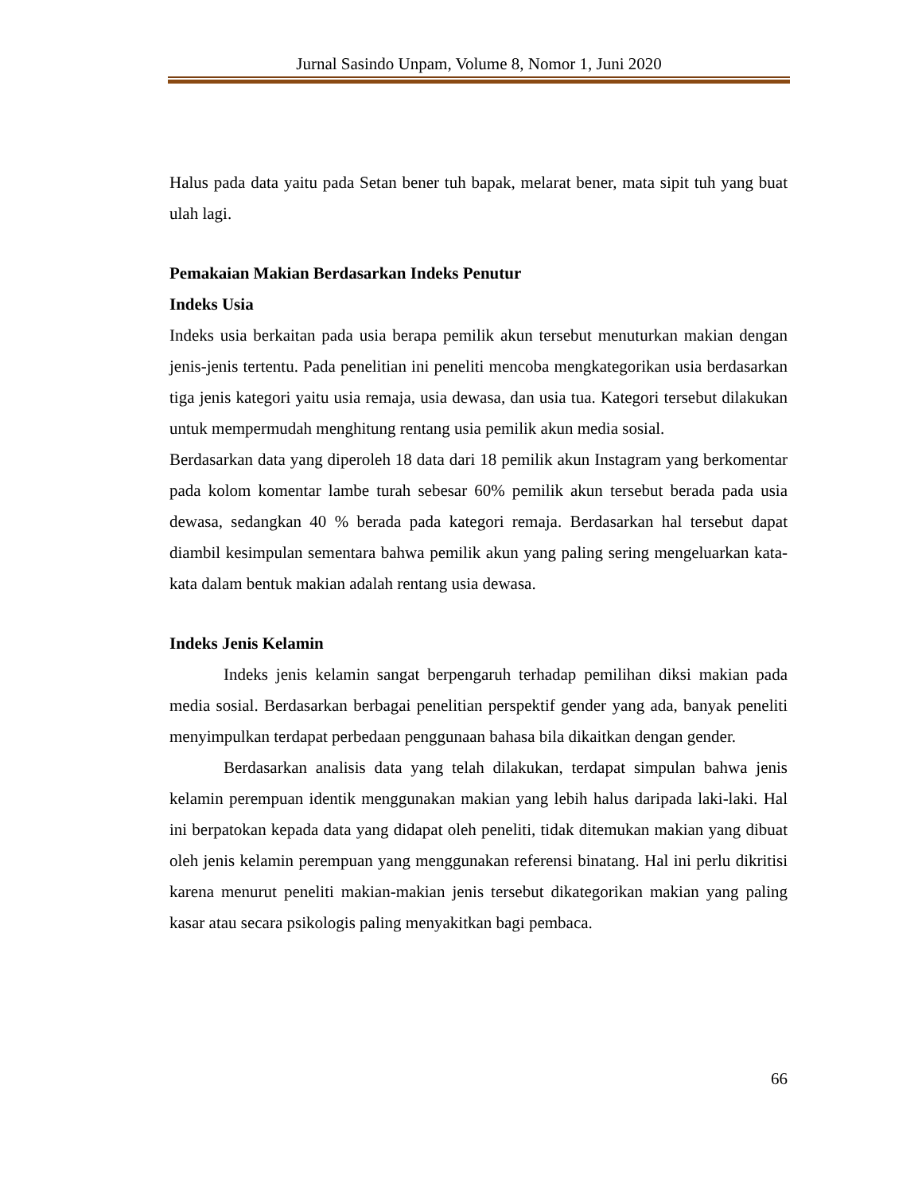Jurnal Sasindo Unpam, Volume 8, Nomor 1, Juni 2020
Halus pada data yaitu pada Setan bener tuh bapak, melarat bener, mata sipit tuh yang buat ulah lagi.
Pemakaian Makian Berdasarkan Indeks Penutur
Indeks Usia
Indeks usia berkaitan pada usia berapa pemilik akun tersebut menuturkan makian dengan jenis-jenis tertentu. Pada penelitian ini peneliti mencoba mengkategorikan usia berdasarkan tiga jenis kategori yaitu usia remaja, usia dewasa, dan usia tua. Kategori tersebut dilakukan untuk mempermudah menghitung rentang usia pemilik akun media sosial.
Berdasarkan data yang diperoleh 18 data dari 18 pemilik akun Instagram yang berkomentar pada kolom komentar lambe turah sebesar 60% pemilik akun tersebut berada pada usia dewasa, sedangkan 40 % berada pada kategori remaja. Berdasarkan hal tersebut dapat diambil kesimpulan sementara bahwa pemilik akun yang paling sering mengeluarkan kata-kata dalam bentuk makian adalah rentang usia dewasa.
Indeks Jenis Kelamin
Indeks jenis kelamin sangat berpengaruh terhadap pemilihan diksi makian pada media sosial. Berdasarkan berbagai penelitian perspektif gender yang ada, banyak peneliti menyimpulkan terdapat perbedaan penggunaan bahasa bila dikaitkan dengan gender.
Berdasarkan analisis data yang telah dilakukan, terdapat simpulan bahwa jenis kelamin perempuan identik menggunakan makian yang lebih halus daripada laki-laki. Hal ini berpatokan kepada data yang didapat oleh peneliti, tidak ditemukan makian yang dibuat oleh jenis kelamin perempuan yang menggunakan referensi binatang. Hal ini perlu dikritisi karena menurut peneliti makian-makian jenis tersebut dikategorikan makian yang paling kasar atau secara psikologis paling menyakitkan bagi pembaca.
66